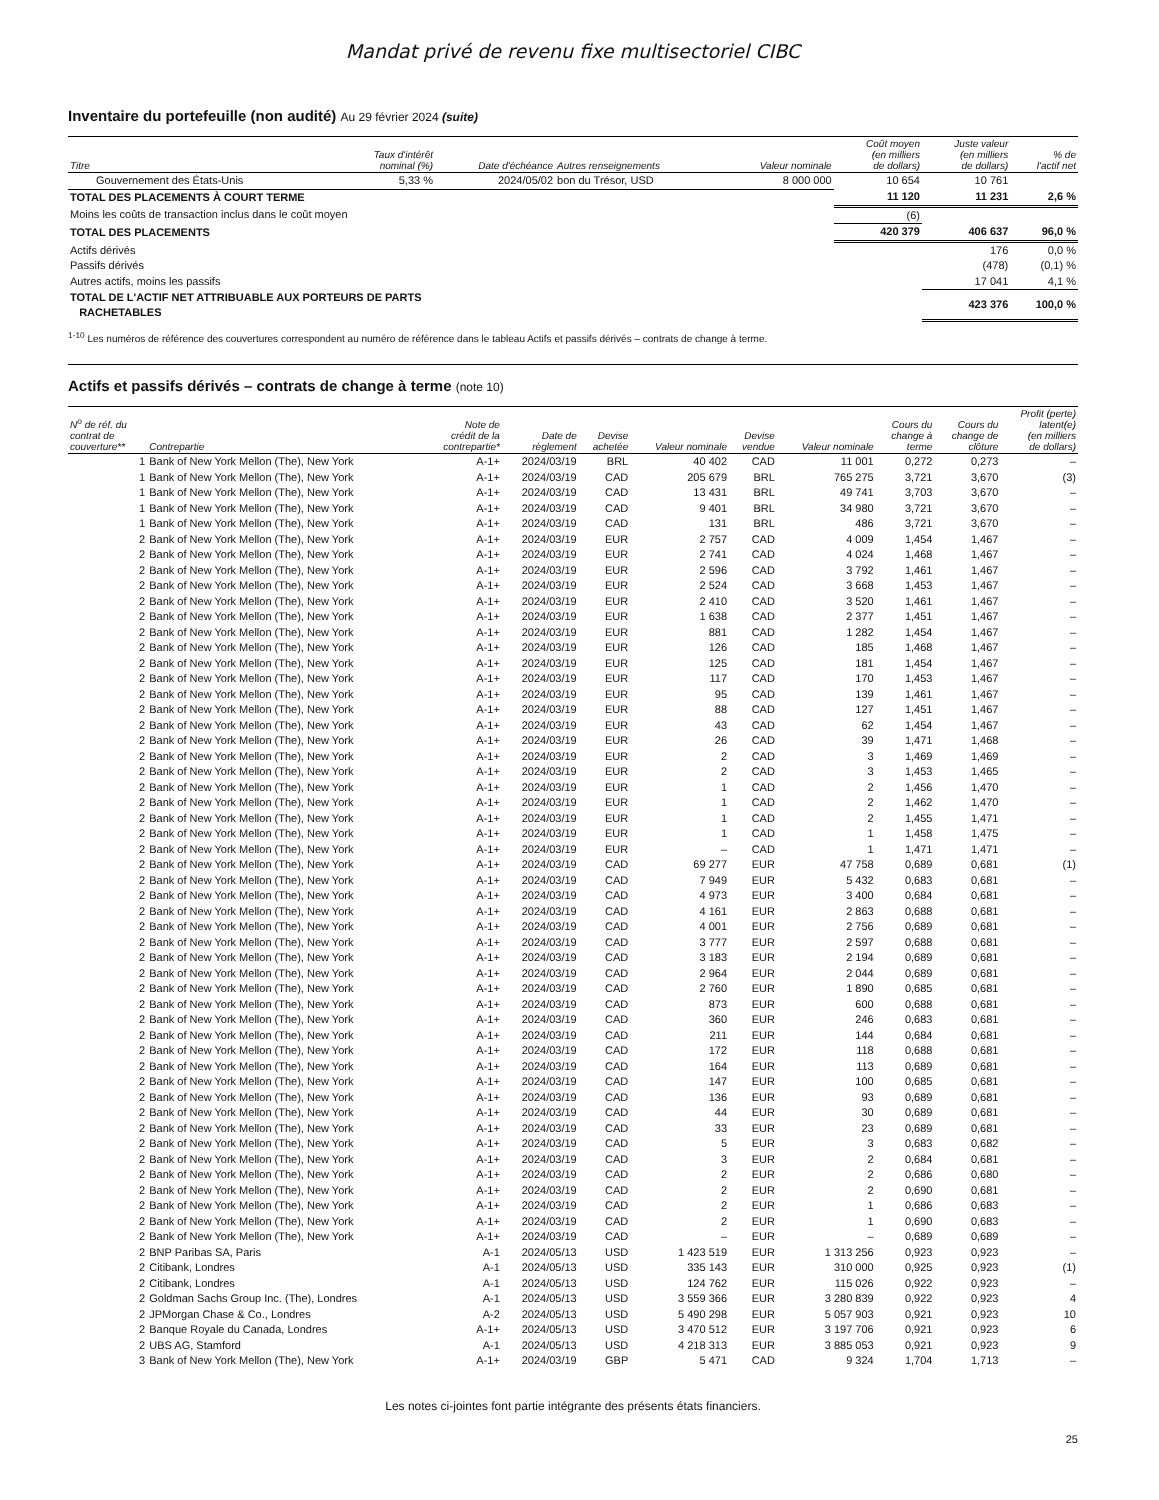Mandat privé de revenu fixe multisectoriel CIBC
Inventaire du portefeuille (non audité) Au 29 février 2024 (suite)
| Titre | Taux d'intérêt nominal (%) | Date d'échéance | Autres renseignements | Valeur nominale | Coût moyen (en milliers de dollars) | Juste valeur (en milliers de dollars) | % de l'actif net |
| --- | --- | --- | --- | --- | --- | --- | --- |
| Gouvernement des États-Unis | 5,33 % | 2024/05/02 | bon du Trésor, USD | 8 000 000 | 10 654 | 10 761 | |
| TOTAL DES PLACEMENTS À COURT TERME | | | | | 11 120 | 11 231 | 2,6 % |
| Moins les coûts de transaction inclus dans le coût moyen | | | | | (6) | | |
| TOTAL DES PLACEMENTS | | | | | 420 379 | 406 637 | 96,0 % |
| Actifs dérivés | | | | | | 176 | 0,0 % |
| Passifs dérivés | | | | | | (478) | (0,1) % |
| Autres actifs, moins les passifs | | | | | | 17 041 | 4,1 % |
| TOTAL DE L'ACTIF NET ATTRIBUABLE AUX PORTEURS DE PARTS RACHETABLES | | | | | | 423 376 | 100,0 % |
<sup>1-10</sup> Les numéros de référence des couvertures correspondent au numéro de référence dans le tableau Actifs et passifs dérivés – contrats de change à terme.
Actifs et passifs dérivés – contrats de change à terme (note 10)
| N<sup>o</sup> de réf. du contrat de couverture** | Contrepartie | Note de crédit de la contrepartie* | Date de règlement | Devise achetée | Valeur nominale | Devise vendue | Valeur nominale | Cours du change à terme | Cours du change de clôture | Profit (perte) latent(e) (en milliers de dollars) |
| --- | --- | --- | --- | --- | --- | --- | --- | --- | --- | --- |
| 1 | Bank of New York Mellon (The), New York | A-1+ | 2024/03/19 | BRL | 40 402 | CAD | 11 001 | 0,272 | 0,273 | – |
| 1 | Bank of New York Mellon (The), New York | A-1+ | 2024/03/19 | CAD | 205 679 | BRL | 765 275 | 3,721 | 3,670 | (3) |
| 1 | Bank of New York Mellon (The), New York | A-1+ | 2024/03/19 | CAD | 13 431 | BRL | 49 741 | 3,703 | 3,670 | – |
| 1 | Bank of New York Mellon (The), New York | A-1+ | 2024/03/19 | CAD | 9 401 | BRL | 34 980 | 3,721 | 3,670 | – |
| 1 | Bank of New York Mellon (The), New York | A-1+ | 2024/03/19 | CAD | 131 | BRL | 486 | 3,721 | 3,670 | – |
| 2 | Bank of New York Mellon (The), New York | A-1+ | 2024/03/19 | EUR | 2 757 | CAD | 4 009 | 1,454 | 1,467 | – |
| 2 | Bank of New York Mellon (The), New York | A-1+ | 2024/03/19 | EUR | 2 741 | CAD | 4 024 | 1,468 | 1,467 | – |
| 2 | Bank of New York Mellon (The), New York | A-1+ | 2024/03/19 | EUR | 2 596 | CAD | 3 792 | 1,461 | 1,467 | – |
| 2 | Bank of New York Mellon (The), New York | A-1+ | 2024/03/19 | EUR | 2 524 | CAD | 3 668 | 1,453 | 1,467 | – |
| 2 | Bank of New York Mellon (The), New York | A-1+ | 2024/03/19 | EUR | 2 410 | CAD | 3 520 | 1,461 | 1,467 | – |
| 2 | Bank of New York Mellon (The), New York | A-1+ | 2024/03/19 | EUR | 1 638 | CAD | 2 377 | 1,451 | 1,467 | – |
| 2 | Bank of New York Mellon (The), New York | A-1+ | 2024/03/19 | EUR | 881 | CAD | 1 282 | 1,454 | 1,467 | – |
| 2 | Bank of New York Mellon (The), New York | A-1+ | 2024/03/19 | EUR | 126 | CAD | 185 | 1,468 | 1,467 | – |
| 2 | Bank of New York Mellon (The), New York | A-1+ | 2024/03/19 | EUR | 125 | CAD | 181 | 1,454 | 1,467 | – |
| 2 | Bank of New York Mellon (The), New York | A-1+ | 2024/03/19 | EUR | 117 | CAD | 170 | 1,453 | 1,467 | – |
| 2 | Bank of New York Mellon (The), New York | A-1+ | 2024/03/19 | EUR | 95 | CAD | 139 | 1,461 | 1,467 | – |
| 2 | Bank of New York Mellon (The), New York | A-1+ | 2024/03/19 | EUR | 88 | CAD | 127 | 1,451 | 1,467 | – |
| 2 | Bank of New York Mellon (The), New York | A-1+ | 2024/03/19 | EUR | 43 | CAD | 62 | 1,454 | 1,467 | – |
| 2 | Bank of New York Mellon (The), New York | A-1+ | 2024/03/19 | EUR | 26 | CAD | 39 | 1,471 | 1,468 | – |
| 2 | Bank of New York Mellon (The), New York | A-1+ | 2024/03/19 | EUR | 2 | CAD | 3 | 1,469 | 1,469 | – |
| 2 | Bank of New York Mellon (The), New York | A-1+ | 2024/03/19 | EUR | 2 | CAD | 3 | 1,453 | 1,465 | – |
| 2 | Bank of New York Mellon (The), New York | A-1+ | 2024/03/19 | EUR | 1 | CAD | 2 | 1,456 | 1,470 | – |
| 2 | Bank of New York Mellon (The), New York | A-1+ | 2024/03/19 | EUR | 1 | CAD | 2 | 1,462 | 1,470 | – |
| 2 | Bank of New York Mellon (The), New York | A-1+ | 2024/03/19 | EUR | 1 | CAD | 2 | 1,455 | 1,471 | – |
| 2 | Bank of New York Mellon (The), New York | A-1+ | 2024/03/19 | EUR | 1 | CAD | 1 | 1,458 | 1,475 | – |
| 2 | Bank of New York Mellon (The), New York | A-1+ | 2024/03/19 | EUR | – | CAD | 1 | 1,471 | 1,471 | – |
| 2 | Bank of New York Mellon (The), New York | A-1+ | 2024/03/19 | CAD | 69 277 | EUR | 47 758 | 0,689 | 0,681 | (1) |
| 2 | Bank of New York Mellon (The), New York | A-1+ | 2024/03/19 | CAD | 7 949 | EUR | 5 432 | 0,683 | 0,681 | – |
| 2 | Bank of New York Mellon (The), New York | A-1+ | 2024/03/19 | CAD | 4 973 | EUR | 3 400 | 0,684 | 0,681 | – |
| 2 | Bank of New York Mellon (The), New York | A-1+ | 2024/03/19 | CAD | 4 161 | EUR | 2 863 | 0,688 | 0,681 | – |
| 2 | Bank of New York Mellon (The), New York | A-1+ | 2024/03/19 | CAD | 4 001 | EUR | 2 756 | 0,689 | 0,681 | – |
| 2 | Bank of New York Mellon (The), New York | A-1+ | 2024/03/19 | CAD | 3 777 | EUR | 2 597 | 0,688 | 0,681 | – |
| 2 | Bank of New York Mellon (The), New York | A-1+ | 2024/03/19 | CAD | 3 183 | EUR | 2 194 | 0,689 | 0,681 | – |
| 2 | Bank of New York Mellon (The), New York | A-1+ | 2024/03/19 | CAD | 2 964 | EUR | 2 044 | 0,689 | 0,681 | – |
| 2 | Bank of New York Mellon (The), New York | A-1+ | 2024/03/19 | CAD | 2 760 | EUR | 1 890 | 0,685 | 0,681 | – |
| 2 | Bank of New York Mellon (The), New York | A-1+ | 2024/03/19 | CAD | 873 | EUR | 600 | 0,688 | 0,681 | – |
| 2 | Bank of New York Mellon (The), New York | A-1+ | 2024/03/19 | CAD | 360 | EUR | 246 | 0,683 | 0,681 | – |
| 2 | Bank of New York Mellon (The), New York | A-1+ | 2024/03/19 | CAD | 211 | EUR | 144 | 0,684 | 0,681 | – |
| 2 | Bank of New York Mellon (The), New York | A-1+ | 2024/03/19 | CAD | 172 | EUR | 118 | 0,688 | 0,681 | – |
| 2 | Bank of New York Mellon (The), New York | A-1+ | 2024/03/19 | CAD | 164 | EUR | 113 | 0,689 | 0,681 | – |
| 2 | Bank of New York Mellon (The), New York | A-1+ | 2024/03/19 | CAD | 147 | EUR | 100 | 0,685 | 0,681 | – |
| 2 | Bank of New York Mellon (The), New York | A-1+ | 2024/03/19 | CAD | 136 | EUR | 93 | 0,689 | 0,681 | – |
| 2 | Bank of New York Mellon (The), New York | A-1+ | 2024/03/19 | CAD | 44 | EUR | 30 | 0,689 | 0,681 | – |
| 2 | Bank of New York Mellon (The), New York | A-1+ | 2024/03/19 | CAD | 33 | EUR | 23 | 0,689 | 0,681 | – |
| 2 | Bank of New York Mellon (The), New York | A-1+ | 2024/03/19 | CAD | 5 | EUR | 3 | 0,683 | 0,682 | – |
| 2 | Bank of New York Mellon (The), New York | A-1+ | 2024/03/19 | CAD | 3 | EUR | 2 | 0,684 | 0,681 | – |
| 2 | Bank of New York Mellon (The), New York | A-1+ | 2024/03/19 | CAD | 2 | EUR | 2 | 0,686 | 0,680 | – |
| 2 | Bank of New York Mellon (The), New York | A-1+ | 2024/03/19 | CAD | 2 | EUR | 2 | 0,690 | 0,681 | – |
| 2 | Bank of New York Mellon (The), New York | A-1+ | 2024/03/19 | CAD | 2 | EUR | 1 | 0,686 | 0,683 | – |
| 2 | Bank of New York Mellon (The), New York | A-1+ | 2024/03/19 | CAD | 2 | EUR | 1 | 0,690 | 0,683 | – |
| 2 | Bank of New York Mellon (The), New York | A-1+ | 2024/03/19 | CAD | – | EUR | – | 0,689 | 0,689 | – |
| 2 | BNP Paribas SA, Paris | A-1 | 2024/05/13 | USD | 1 423 519 | EUR | 1 313 256 | 0,923 | 0,923 | – |
| 2 | Citibank, Londres | A-1 | 2024/05/13 | USD | 335 143 | EUR | 310 000 | 0,925 | 0,923 | (1) |
| 2 | Citibank, Londres | A-1 | 2024/05/13 | USD | 124 762 | EUR | 115 026 | 0,922 | 0,923 | – |
| 2 | Goldman Sachs Group Inc. (The), Londres | A-1 | 2024/05/13 | USD | 3 559 366 | EUR | 3 280 839 | 0,922 | 0,923 | 4 |
| 2 | JPMorgan Chase & Co., Londres | A-2 | 2024/05/13 | USD | 5 490 298 | EUR | 5 057 903 | 0,921 | 0,923 | 10 |
| 2 | Banque Royale du Canada, Londres | A-1+ | 2024/05/13 | USD | 3 470 512 | EUR | 3 197 706 | 0,921 | 0,923 | 6 |
| 2 | UBS AG, Stamford | A-1 | 2024/05/13 | USD | 4 218 313 | EUR | 3 885 053 | 0,921 | 0,923 | 9 |
| 3 | Bank of New York Mellon (The), New York | A-1+ | 2024/03/19 | GBP | 5 471 | CAD | 9 324 | 1,704 | 1,713 | – |
Les notes ci-jointes font partie intégrante des présents états financiers.
25